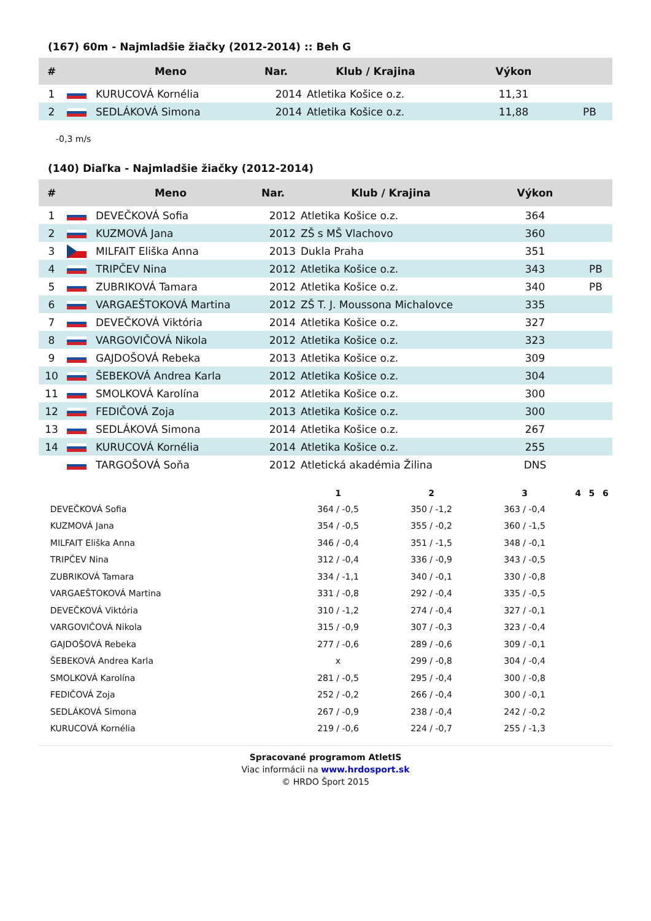(167) 60m - Najmladšie žiačky (2012-2014) :: Beh G
| # | | Meno | Nar. | Klub / Krajina | Výkon | |
| --- | --- | --- | --- | --- | --- | --- |
| 1 | | KURUCOVÁ Kornélia | 2014 | Atletika Košice o.z. | 11,31 | |
| 2 | | SEDLÁKOVÁ Simona | 2014 | Atletika Košice o.z. | 11,88 | PB |
-0,3 m/s
(140) Diaľka - Najmladšie žiačky (2012-2014)
| # | | Meno | Nar. | Klub / Krajina | Výkon | |
| --- | --- | --- | --- | --- | --- | --- |
| 1 | | DEVEČKOVÁ Sofia | 2012 | Atletika Košice o.z. | 364 | |
| 2 | | KUZMOVÁ Jana | 2012 | ZŠ s MŠ Vlachovo | 360 | |
| 3 | | MILFAIT Eliška Anna | 2013 | Dukla Praha | 351 | |
| 4 | | TRIPČEV Nina | 2012 | Atletika Košice o.z. | 343 | PB |
| 5 | | ZUBRIKOVÁ Tamara | 2012 | Atletika Košice o.z. | 340 | PB |
| 6 | | VARGAEŠTOKOVÁ Martina | 2012 | ZŠ T. J. Moussona Michalovce | 335 | |
| 7 | | DEVEČKOVÁ Viktória | 2014 | Atletika Košice o.z. | 327 | |
| 8 | | VARGOVIČOVÁ Nikola | 2012 | Atletika Košice o.z. | 323 | |
| 9 | | GAJDOŠOVÁ Rebeka | 2013 | Atletika Košice o.z. | 309 | |
| 10 | | ŠEBEKOVÁ Andrea Karla | 2012 | Atletika Košice o.z. | 304 | |
| 11 | | SMOLKOVÁ Karolína | 2012 | Atletika Košice o.z. | 300 | |
| 12 | | FEDIČOVÁ Zoja | 2013 | Atletika Košice o.z. | 300 | |
| 13 | | SEDLÁKOVÁ Simona | 2014 | Atletika Košice o.z. | 267 | |
| 14 | | KURUCOVÁ Kornélia | 2014 | Atletika Košice o.z. | 255 | |
| | | TARGOŠOVÁ Soňa | 2012 | Atletická akadémia Žilina | DNS | |
| | 1 | 2 | 3 | 4 | 5 | 6 |
| --- | --- | --- | --- | --- | --- | --- |
| DEVEČKOVÁ Sofia | 364 / -0,5 | 350 / -1,2 | 363 / -0,4 | | | |
| KUZMOVÁ Jana | 354 / -0,5 | 355 / -0,2 | 360 / -1,5 | | | |
| MILFAIT Eliška Anna | 346 / -0,4 | 351 / -1,5 | 348 / -0,1 | | | |
| TRIPČEV Nina | 312 / -0,4 | 336 / -0,9 | 343 / -0,5 | | | |
| ZUBRIKOVÁ Tamara | 334 / -1,1 | 340 / -0,1 | 330 / -0,8 | | | |
| VARGAEŠTOKOVÁ Martina | 331 / -0,8 | 292 / -0,4 | 335 / -0,5 | | | |
| DEVEČKOVÁ Viktória | 310 / -1,2 | 274 / -0,4 | 327 / -0,1 | | | |
| VARGOVIČOVÁ Nikola | 315 / -0,9 | 307 / -0,3 | 323 / -0,4 | | | |
| GAJDOŠOVÁ Rebeka | 277 / -0,6 | 289 / -0,6 | 309 / -0,1 | | | |
| ŠEBEKOVÁ Andrea Karla | x | 299 / -0,8 | 304 / -0,4 | | | |
| SMOLKOVÁ Karolína | 281 / -0,5 | 295 / -0,4 | 300 / -0,8 | | | |
| FEDIČOVÁ Zoja | 252 / -0,2 | 266 / -0,4 | 300 / -0,1 | | | |
| SEDLÁKOVÁ Simona | 267 / -0,9 | 238 / -0,4 | 242 / -0,2 | | | |
| KURUCOVÁ Kornélia | 219 / -0,6 | 224 / -0,7 | 255 / -1,3 | | | |
Spracované programom AtletIS
Viac informácii na www.hrdosport.sk
© HRDO Šport 2015